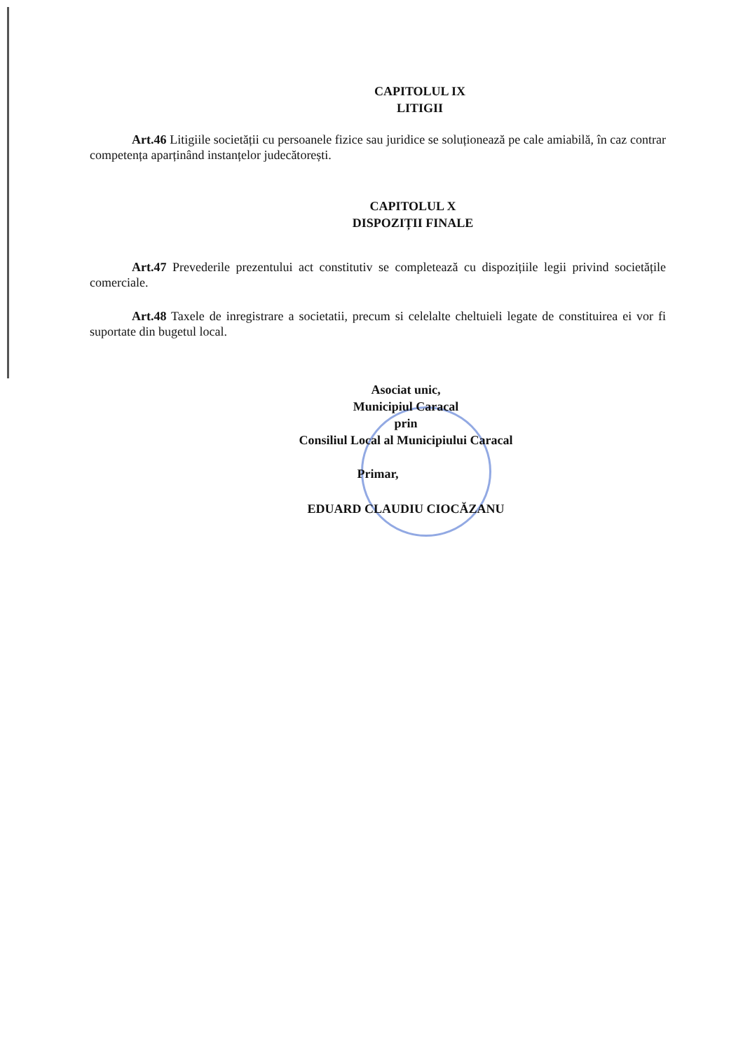CAPITOLUL IX
LITIGII
Art.46 Litigiile societății cu persoanele fizice sau juridice se soluționează pe cale amiabilă, în caz contrar competența aparținând instanțelor judecătorești.
CAPITOLUL X
DISPOZIȚII FINALE
Art.47 Prevederile prezentului act constitutiv se completează cu dispozițiile legii privind societățile comerciale.
Art.48 Taxele de inregistrare a societatii, precum si celelalte cheltuieli legate de constituirea ei vor fi suportate din bugetul local.
Asociat unic,
Municipiul Caracal
prin
Consiliul Local al Municipiului Caracal
Primar,
EDUARD CLAUDIU CIOCĂZANU